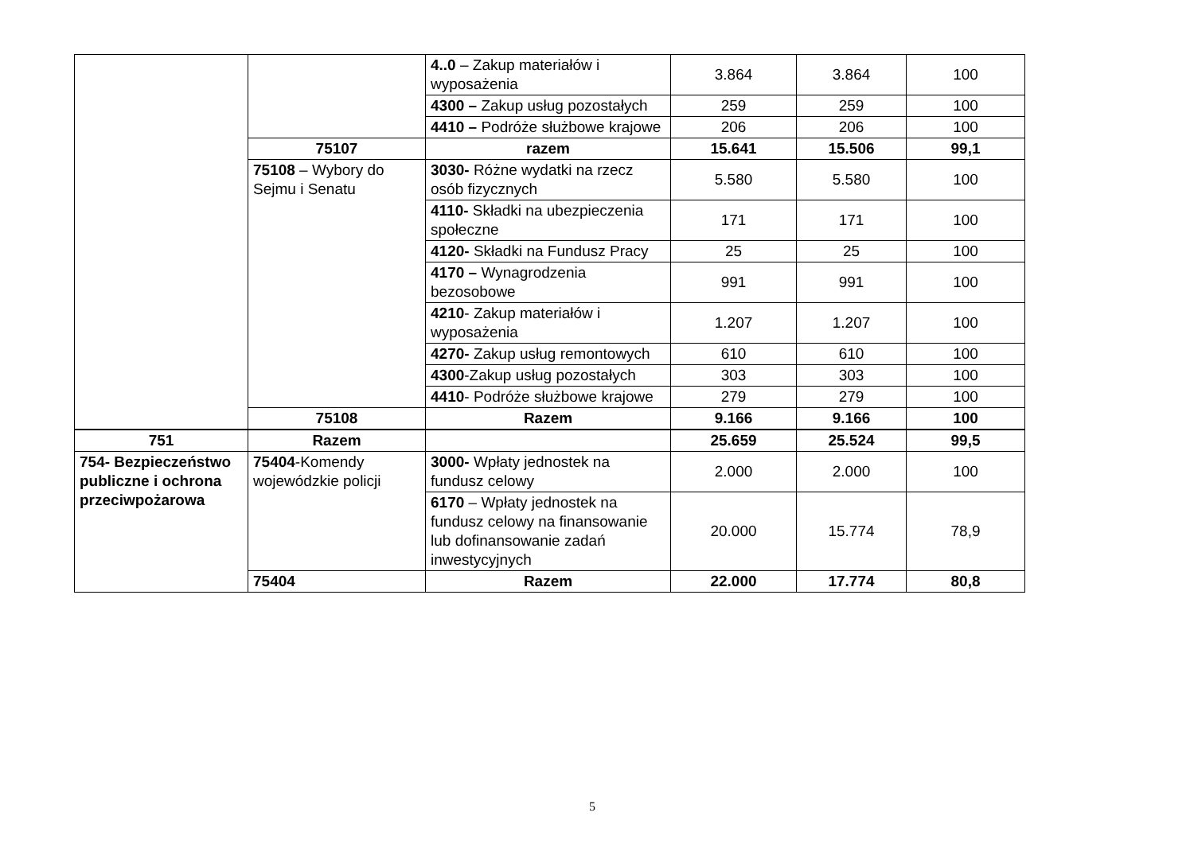| | | 4..0 – Zakup materiałów i wyposażenia | 3.864 | 3.864 | 100 |
| | | 4300 – Zakup usług pozostałych | 259 | 259 | 100 |
| | | 4410 – Podróże służbowe krajowe | 206 | 206 | 100 |
| | 75107 | razem | 15.641 | 15.506 | 99,1 |
| | 75108 – Wybory do Sejmu i Senatu | 3030- Różne wydatki na rzecz osób fizycznych | 5.580 | 5.580 | 100 |
| | | 4110- Składki na ubezpieczenia społeczne | 171 | 171 | 100 |
| | | 4120- Składki na Fundusz Pracy | 25 | 25 | 100 |
| | | 4170 – Wynagrodzenia bezosobowe | 991 | 991 | 100 |
| | | 4210 - Zakup materiałów i wyposażenia | 1.207 | 1.207 | 100 |
| | | 4270- Zakup usług remontowych | 610 | 610 | 100 |
| | | 4300 -Zakup usług pozostałych | 303 | 303 | 100 |
| | | 4410 - Podróże służbowe krajowe | 279 | 279 | 100 |
| | 75108 | Razem | 9.166 | 9.166 | 100 |
| 751 | Razem | | 25.659 | 25.524 | 99,5 |
| 754- Bezpieczeństwo publiczne i ochrona przeciwpożarowa | 75404 -Komendy wojewódzkie policji | 3000- Wpłaty jednostek na fundusz celowy | 2.000 | 2.000 | 100 |
| | | 6170 – Wpłaty jednostek na fundusz celowy na finansowanie lub dofinansowanie zadań inwestycyjnych | 20.000 | 15.774 | 78,9 |
| | 75404 | Razem | 22.000 | 17.774 | 80,8 |
5